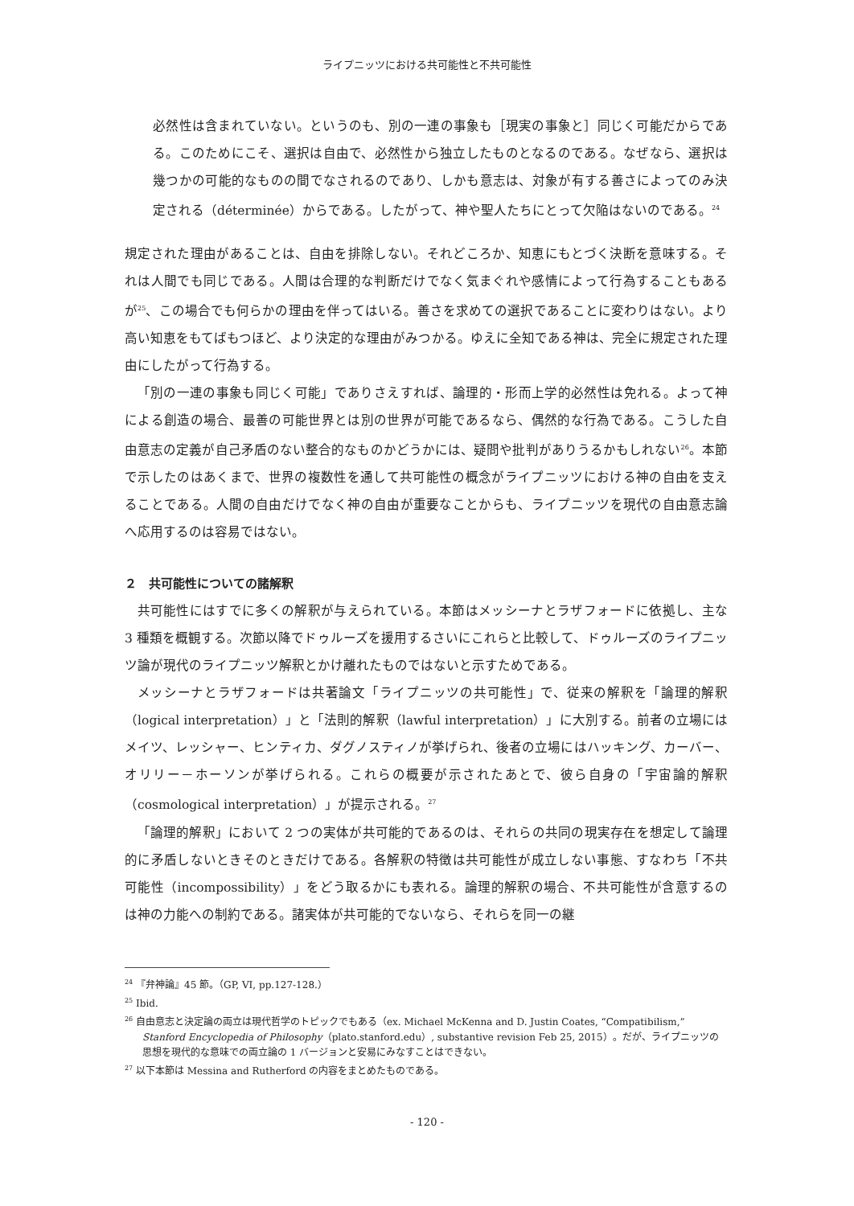ライプニッツにおける共可能性と不共可能性
必然性は含まれていない。というのも、別の一連の事象も［現実の事象と］同じく可能だからである。このためにこそ、選択は自由で、必然性から独立したものとなるのである。なぜなら、選択は幾つかの可能的なものの間でなされるのであり、しかも意志は、対象が有する善さによってのみ決定される（déterminée）からである。したがって、神や聖人たちにとって欠陥はないのである。<sup>24</sup>
規定された理由があることは、自由を排除しない。それどころか、知恵にもとづく決断を意味する。それは人間でも同じである。人間は合理的な判断だけでなく気まぐれや感情によって行為することもあるが<sup>25</sup>、この場合でも何らかの理由を伴ってはいる。善さを求めての選択であることに変わりはない。より高い知恵をもてばもつほど、より決定的な理由がみつかる。ゆえに全知である神は、完全に規定された理由にしたがって行為する。
「別の一連の事象も同じく可能」でありさえすれば、論理的・形而上学的必然性は免れる。よって神による創造の場合、最善の可能世界とは別の世界が可能であるなら、偶然的な行為である。こうした自由意志の定義が自己矛盾のない整合的なものかどうかには、疑問や批判がありうるかもしれない<sup>26</sup>。本節で示したのはあくまで、世界の複数性を通して共可能性の概念がライプニッツにおける神の自由を支えることである。人間の自由だけでなく神の自由が重要なことからも、ライプニッツを現代の自由意志論へ応用するのは容易ではない。
２　共可能性についての諸解釈
共可能性にはすでに多くの解釈が与えられている。本節はメッシーナとラザフォードに依拠し、主な 3 種類を概観する。次節以降でドゥルーズを援用するさいにこれらと比較して、ドゥルーズのライプニッツ論が現代のライプニッツ解釈とかけ離れたものではないと示すためである。
メッシーナとラザフォードは共著論文「ライプニッツの共可能性」で、従来の解釈を「論理的解釈（logical interpretation）」と「法則的解釈（lawful interpretation）」に大別する。前者の立場にはメイツ、レッシャー、ヒンティカ、ダグノスティノが挙げられ、後者の立場にはハッキング、カーバー、オリリー－ホーソンが挙げられる。これらの概要が示されたあとで、彼ら自身の「宇宙論的解釈（cosmological interpretation）」が提示される。<sup>27</sup>
「論理的解釈」において 2 つの実体が共可能的であるのは、それらの共同の現実存在を想定して論理的に矛盾しないときそのときだけである。各解釈の特徴は共可能性が成立しない事態、すなわち「不共可能性（incompossibility）」をどう取るかにも表れる。論理的解釈の場合、不共可能性が含意するのは神の力能への制約である。諸実体が共可能的でないなら、それらを同一の継
<sup>24</sup> 『弁神論』45 節。（GP, VI, pp.127-128.）
<sup>25</sup> Ibid.
<sup>26</sup> 自由意志と決定論の両立は現代哲学のトピックでもある（ex. Michael McKenna and D. Justin Coates, “Compatibilism,” Stanford Encyclopedia of Philosophy（plato.stanford.edu）, substantive revision Feb 25, 2015）。だが、ライプニッツの思想を現代的な意味での両立論の 1 バージョンと安易にみなすことはできない。
<sup>27</sup> 以下本節は Messina and Rutherford の内容をまとめたものである。
- 120 -